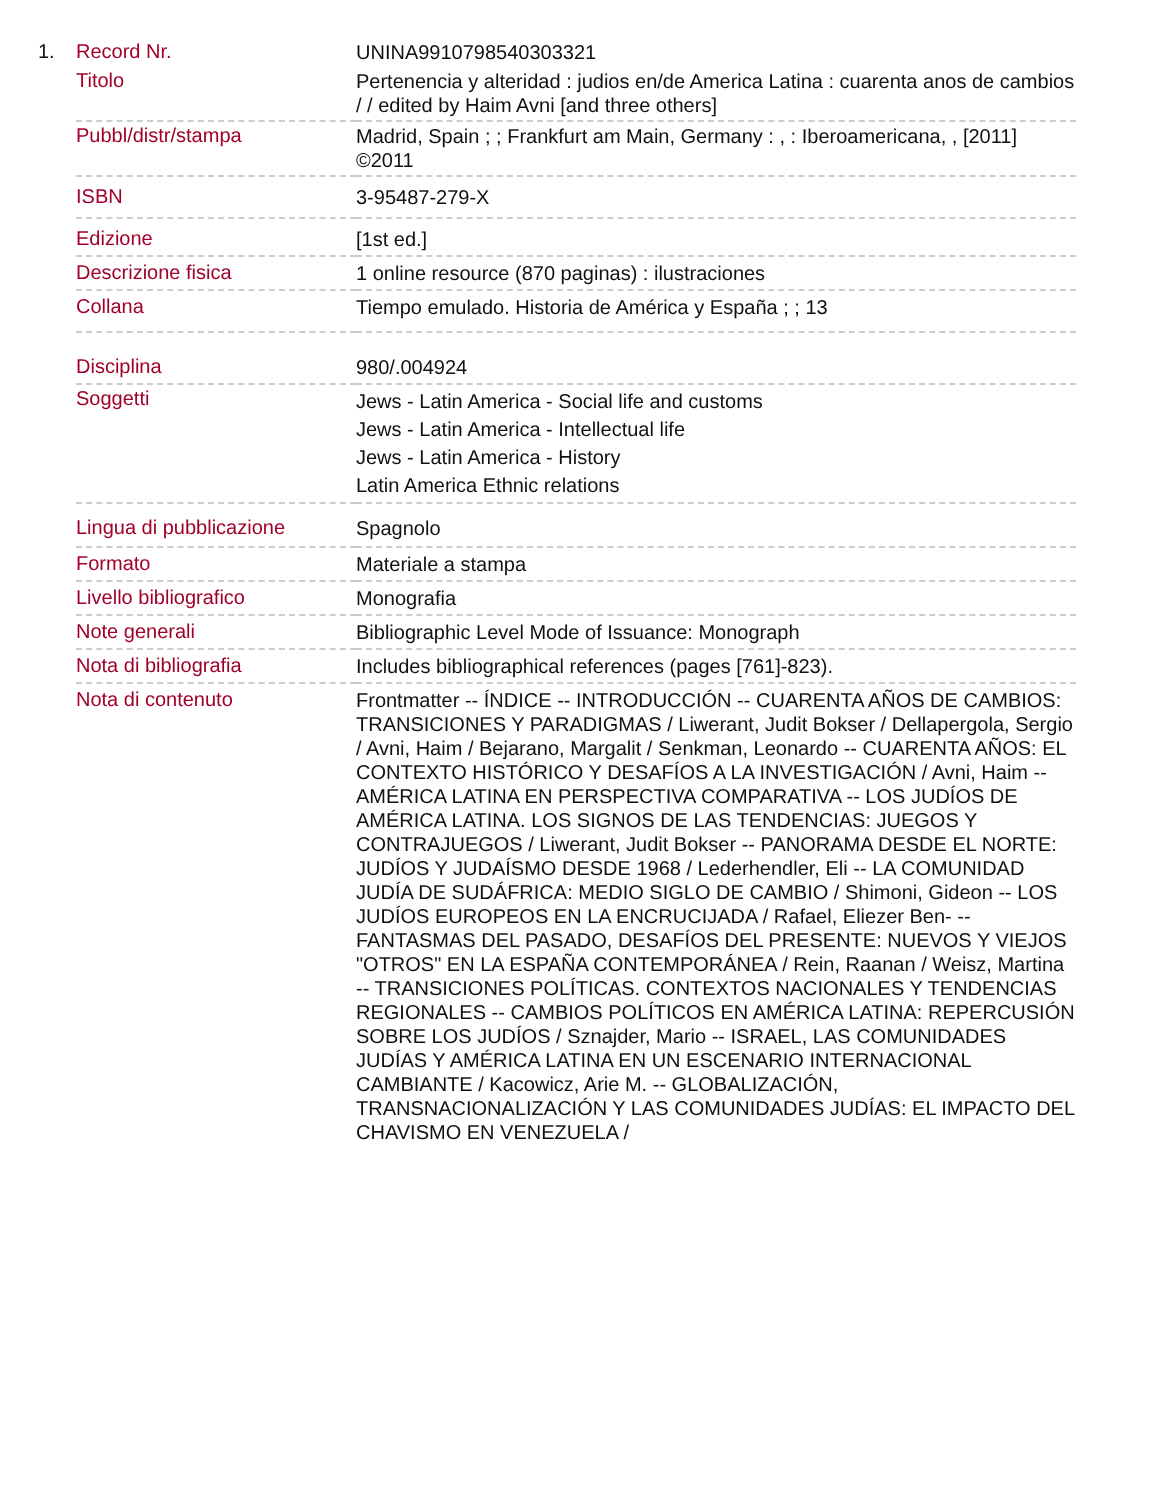1.
| Record Nr. | UNINA9910798540303321 |
| Titolo | Pertenencia y alteridad : judios en/de America Latina : cuarenta anos de cambios / / edited by Haim Avni [and three others] |
| Pubbl/distr/stampa | Madrid, Spain ; ; Frankfurt am Main, Germany : , : Iberoamericana, , [2011] ©2011 |
| ISBN | 3-95487-279-X |
| Edizione | [1st ed.] |
| Descrizione fisica | 1 online resource (870 paginas) : ilustraciones |
| Collana | Tiempo emulado. Historia de América y España ; ; 13 |
| Disciplina | 980/.004924 |
| Soggetti | Jews - Latin America - Social life and customs Jews - Latin America - Intellectual life Jews - Latin America - History Latin America Ethnic relations |
| Lingua di pubblicazione | Spagnolo |
| Formato | Materiale a stampa |
| Livello bibliografico | Monografia |
| Note generali | Bibliographic Level Mode of Issuance: Monograph |
| Nota di bibliografia | Includes bibliographical references (pages [761]-823). |
| Nota di contenuto | Frontmatter -- ÍNDICE -- INTRODUCCIÓN -- CUARENTA AÑOS DE CAMBIOS: TRANSICIONES Y PARADIGMAS / Liwerant, Judit Bokser / Dellapergola, Sergio / Avni, Haim / Bejarano, Margalit / Senkman, Leonardo -- CUARENTA AÑOS: EL CONTEXTO HISTÓRICO Y DESAFÍOS A LA INVESTIGACIÓN / Avni, Haim -- AMÉRICA LATINA EN PERSPECTIVA COMPARATIVA -- LOS JUDÍOS DE AMÉRICA LATINA. LOS SIGNOS DE LAS TENDENCIAS: JUEGOS Y CONTRAJUEGOS / Liwerant, Judit Bokser -- PANORAMA DESDE EL NORTE: JUDÍOS Y JUDAÍSMO DESDE 1968 / Lederhendler, Eli -- LA COMUNIDAD JUDÍA DE SUDÁFRICA: MEDIO SIGLO DE CAMBIO / Shimoni, Gideon -- LOS JUDÍOS EUROPEOS EN LA ENCRUCIJADA / Rafael, Eliezer Ben- -- FANTASMAS DEL PASADO, DESAFÍOS DEL PRESENTE: NUEVOS Y VIEJOS "OTROS" EN LA ESPAÑA CONTEMPORÁNEA / Rein, Raanan / Weisz, Martina -- TRANSICIONES POLÍTICAS. CONTEXTOS NACIONALES Y TENDENCIAS REGIONALES -- CAMBIOS POLÍTICOS EN AMÉRICA LATINA: REPERCUSIÓN SOBRE LOS JUDÍOS / Sznajder, Mario -- ISRAEL, LAS COMUNIDADES JUDÍAS Y AMÉRICA LATINA EN UN ESCENARIO INTERNACIONAL CAMBIANTE / Kacowicz, Arie M. -- GLOBALIZACIÓN, TRANSNACIONALIZACIÓN Y LAS COMUNIDADES JUDÍAS: EL IMPACTO DEL CHAVISMO EN VENEZUELA / |